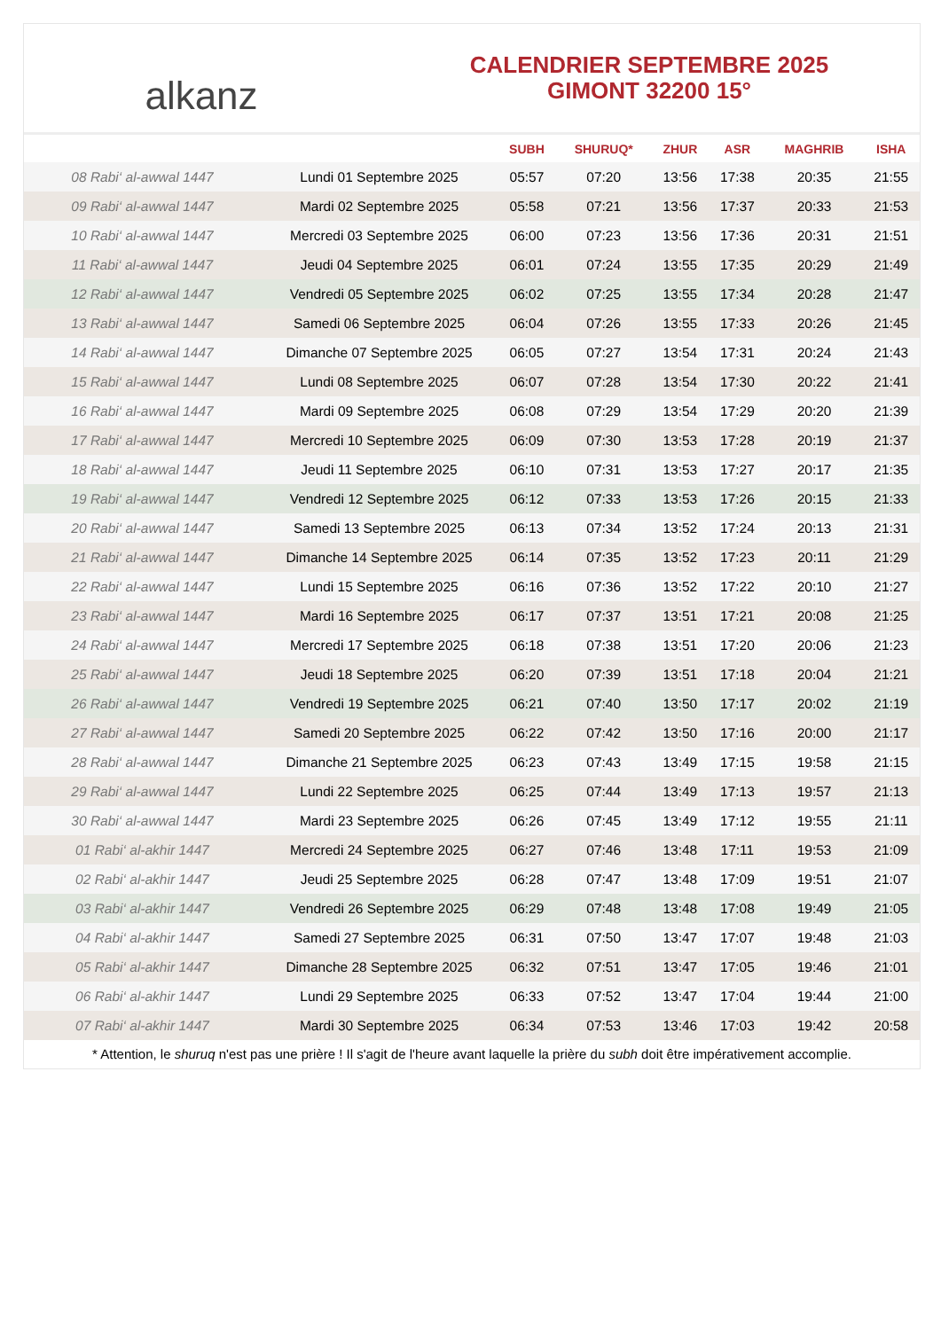alkanz
CALENDRIER SEPTEMBRE 2025
GIMONT 32200 15°
| | | SUBH | SHURUQ* | ZHUR | ASR | MAGHRIB | ISHA |
| --- | --- | --- | --- | --- | --- | --- | --- |
| 08 Rabi‘ al-awwal 1447 | Lundi 01 Septembre 2025 | 05:57 | 07:20 | 13:56 | 17:38 | 20:35 | 21:55 |
| 09 Rabi‘ al-awwal 1447 | Mardi 02 Septembre 2025 | 05:58 | 07:21 | 13:56 | 17:37 | 20:33 | 21:53 |
| 10 Rabi‘ al-awwal 1447 | Mercredi 03 Septembre 2025 | 06:00 | 07:23 | 13:56 | 17:36 | 20:31 | 21:51 |
| 11 Rabi‘ al-awwal 1447 | Jeudi 04 Septembre 2025 | 06:01 | 07:24 | 13:55 | 17:35 | 20:29 | 21:49 |
| 12 Rabi‘ al-awwal 1447 | Vendredi 05 Septembre 2025 | 06:02 | 07:25 | 13:55 | 17:34 | 20:28 | 21:47 |
| 13 Rabi‘ al-awwal 1447 | Samedi 06 Septembre 2025 | 06:04 | 07:26 | 13:55 | 17:33 | 20:26 | 21:45 |
| 14 Rabi‘ al-awwal 1447 | Dimanche 07 Septembre 2025 | 06:05 | 07:27 | 13:54 | 17:31 | 20:24 | 21:43 |
| 15 Rabi‘ al-awwal 1447 | Lundi 08 Septembre 2025 | 06:07 | 07:28 | 13:54 | 17:30 | 20:22 | 21:41 |
| 16 Rabi‘ al-awwal 1447 | Mardi 09 Septembre 2025 | 06:08 | 07:29 | 13:54 | 17:29 | 20:20 | 21:39 |
| 17 Rabi‘ al-awwal 1447 | Mercredi 10 Septembre 2025 | 06:09 | 07:30 | 13:53 | 17:28 | 20:19 | 21:37 |
| 18 Rabi‘ al-awwal 1447 | Jeudi 11 Septembre 2025 | 06:10 | 07:31 | 13:53 | 17:27 | 20:17 | 21:35 |
| 19 Rabi‘ al-awwal 1447 | Vendredi 12 Septembre 2025 | 06:12 | 07:33 | 13:53 | 17:26 | 20:15 | 21:33 |
| 20 Rabi‘ al-awwal 1447 | Samedi 13 Septembre 2025 | 06:13 | 07:34 | 13:52 | 17:24 | 20:13 | 21:31 |
| 21 Rabi‘ al-awwal 1447 | Dimanche 14 Septembre 2025 | 06:14 | 07:35 | 13:52 | 17:23 | 20:11 | 21:29 |
| 22 Rabi‘ al-awwal 1447 | Lundi 15 Septembre 2025 | 06:16 | 07:36 | 13:52 | 17:22 | 20:10 | 21:27 |
| 23 Rabi‘ al-awwal 1447 | Mardi 16 Septembre 2025 | 06:17 | 07:37 | 13:51 | 17:21 | 20:08 | 21:25 |
| 24 Rabi‘ al-awwal 1447 | Mercredi 17 Septembre 2025 | 06:18 | 07:38 | 13:51 | 17:20 | 20:06 | 21:23 |
| 25 Rabi‘ al-awwal 1447 | Jeudi 18 Septembre 2025 | 06:20 | 07:39 | 13:51 | 17:18 | 20:04 | 21:21 |
| 26 Rabi‘ al-awwal 1447 | Vendredi 19 Septembre 2025 | 06:21 | 07:40 | 13:50 | 17:17 | 20:02 | 21:19 |
| 27 Rabi‘ al-awwal 1447 | Samedi 20 Septembre 2025 | 06:22 | 07:42 | 13:50 | 17:16 | 20:00 | 21:17 |
| 28 Rabi‘ al-awwal 1447 | Dimanche 21 Septembre 2025 | 06:23 | 07:43 | 13:49 | 17:15 | 19:58 | 21:15 |
| 29 Rabi‘ al-awwal 1447 | Lundi 22 Septembre 2025 | 06:25 | 07:44 | 13:49 | 17:13 | 19:57 | 21:13 |
| 30 Rabi‘ al-awwal 1447 | Mardi 23 Septembre 2025 | 06:26 | 07:45 | 13:49 | 17:12 | 19:55 | 21:11 |
| 01 Rabi‘ al-akhir 1447 | Mercredi 24 Septembre 2025 | 06:27 | 07:46 | 13:48 | 17:11 | 19:53 | 21:09 |
| 02 Rabi‘ al-akhir 1447 | Jeudi 25 Septembre 2025 | 06:28 | 07:47 | 13:48 | 17:09 | 19:51 | 21:07 |
| 03 Rabi‘ al-akhir 1447 | Vendredi 26 Septembre 2025 | 06:29 | 07:48 | 13:48 | 17:08 | 19:49 | 21:05 |
| 04 Rabi‘ al-akhir 1447 | Samedi 27 Septembre 2025 | 06:31 | 07:50 | 13:47 | 17:07 | 19:48 | 21:03 |
| 05 Rabi‘ al-akhir 1447 | Dimanche 28 Septembre 2025 | 06:32 | 07:51 | 13:47 | 17:05 | 19:46 | 21:01 |
| 06 Rabi‘ al-akhir 1447 | Lundi 29 Septembre 2025 | 06:33 | 07:52 | 13:47 | 17:04 | 19:44 | 21:00 |
| 07 Rabi‘ al-akhir 1447 | Mardi 30 Septembre 2025 | 06:34 | 07:53 | 13:46 | 17:03 | 19:42 | 20:58 |
* Attention, le shuruq n'est pas une prière ! Il s'agit de l'heure avant laquelle la prière du subh doit être impérativement accomplie.